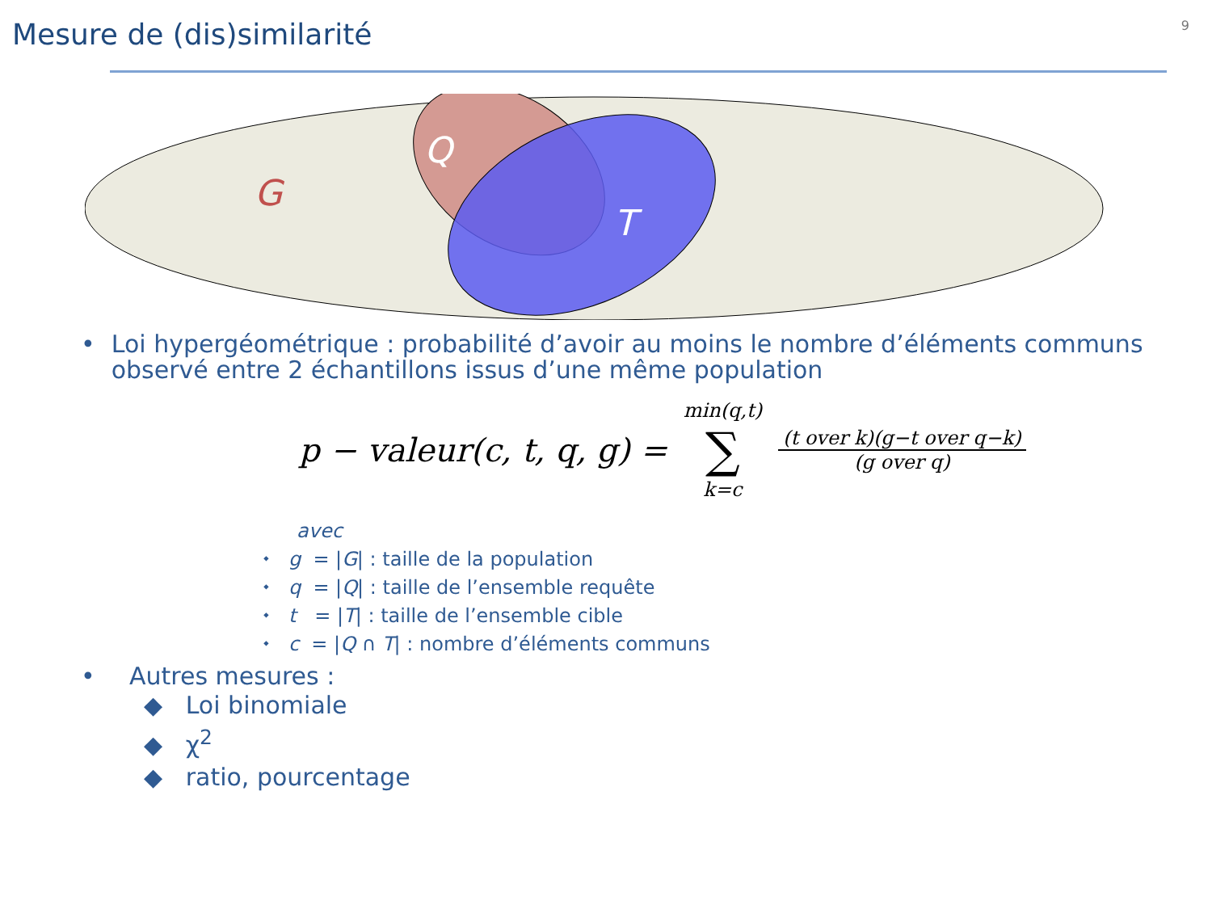9
Mesure de (dis)similarité
G
Q
T
• Loi hypergéométrique : probabilité d’avoir au moins le nombre d’éléments communs observé entre 2 échantillons issus d’une même population
p − valeur(c, t, q, g) = min(q,t) ∑ k=c (t over k)(g−t over q−k) (g over q)
avec
⬩ g = |G| : taille de la population
⬩ q = |Q| : taille de l’ensemble requête
⬩ t = |T| : taille de l’ensemble cible
⬩ c = |Q ∩ T| : nombre d’éléments communs
• Autres mesures :
◆ Loi binomiale
◆ χ<sup>2</sup>
◆ ratio, pourcentage